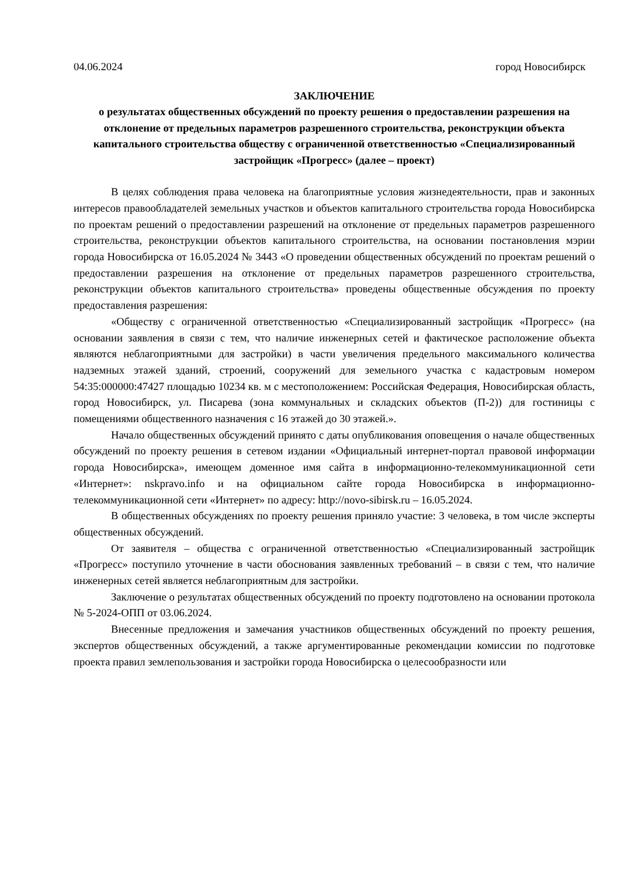04.06.2024 город Новосибирск
ЗАКЛЮЧЕНИЕ
о результатах общественных обсуждений по проекту решения о предоставлении разрешения на отклонение от предельных параметров разрешенного строительства, реконструкции объекта капитального строительства обществу с ограниченной ответственностью «Специализированный застройщик «Прогресс» (далее – проект)
В целях соблюдения права человека на благоприятные условия жизнедеятельности, прав и законных интересов правообладателей земельных участков и объектов капитального строительства города Новосибирска по проектам решений о предоставлении разрешений на отклонение от предельных параметров разрешенного строительства, реконструкции объектов капитального строительства, на основании постановления мэрии города Новосибирска от 16.05.2024 № 3443 «О проведении общественных обсуждений по проектам решений о предоставлении разрешения на отклонение от предельных параметров разрешенного строительства, реконструкции объектов капитального строительства» проведены общественные обсуждения по проекту предоставления разрешения:
«Обществу с ограниченной ответственностью «Специализированный застройщик «Прогресс» (на основании заявления в связи с тем, что наличие инженерных сетей и фактическое расположение объекта являются неблагоприятными для застройки) в части увеличения предельного максимального количества надземных этажей зданий, строений, сооружений для земельного участка с кадастровым номером 54:35:000000:47427 площадью 10234 кв. м с местоположением: Российская Федерация, Новосибирская область, город Новосибирск, ул. Писарева (зона коммунальных и складских объектов (П-2)) для гостиницы с помещениями общественного назначения с 16 этажей до 30 этажей.».
Начало общественных обсуждений принято с даты опубликования оповещения о начале общественных обсуждений по проекту решения в сетевом издании «Официальный интернет-портал правовой информации города Новосибирска», имеющем доменное имя сайта в информационно-телекоммуникационной сети «Интернет»: nskpravo.info и на официальном сайте города Новосибирска в информационно-телекоммуникационной сети «Интернет» по адресу: http://novo-sibirsk.ru – 16.05.2024.
В общественных обсуждениях по проекту решения приняло участие: 3 человека, в том числе эксперты общественных обсуждений.
От заявителя – общества с ограниченной ответственностью «Специализированный застройщик «Прогресс» поступило уточнение в части обоснования заявленных требований – в связи с тем, что наличие инженерных сетей является неблагоприятным для застройки.
Заключение о результатах общественных обсуждений по проекту подготовлено на основании протокола № 5-2024-ОПП от 03.06.2024.
Внесенные предложения и замечания участников общественных обсуждений по проекту решения, экспертов общественных обсуждений, а также аргументированные рекомендации комиссии по подготовке проекта правил землепользования и застройки города Новосибирска о целесообразности или